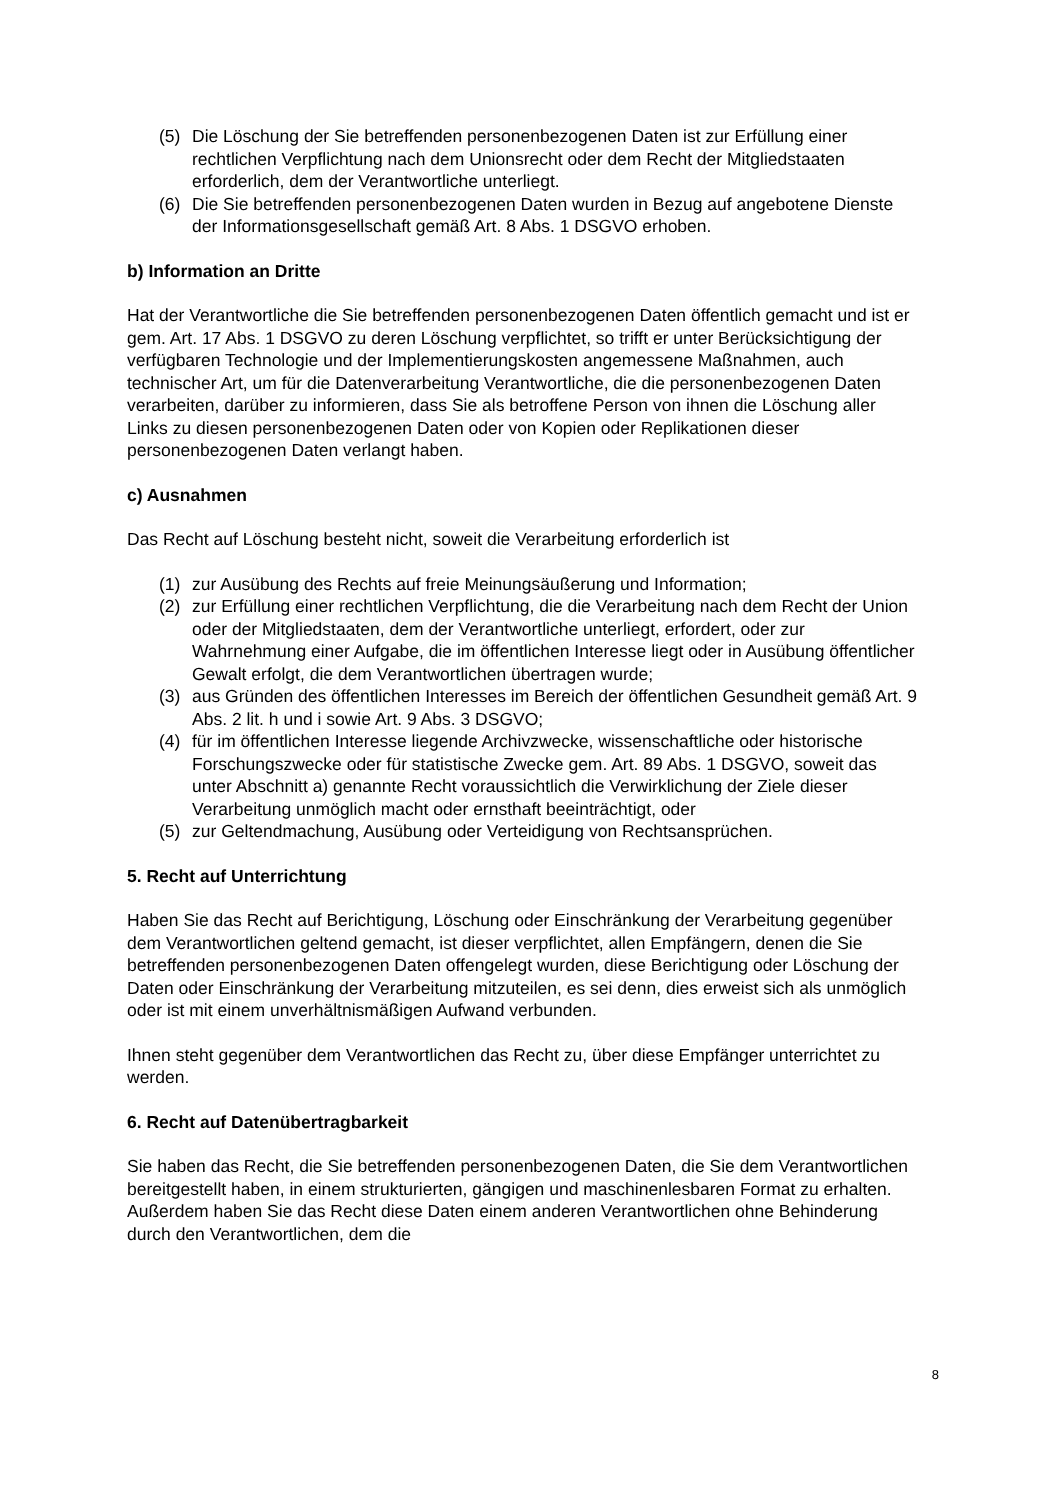(5) Die Löschung der Sie betreffenden personenbezogenen Daten ist zur Erfüllung einer rechtlichen Verpflichtung nach dem Unionsrecht oder dem Recht der Mitgliedstaaten erforderlich, dem der Verantwortliche unterliegt.
(6) Die Sie betreffenden personenbezogenen Daten wurden in Bezug auf angebotene Dienste der Informationsgesellschaft gemäß Art. 8 Abs. 1 DSGVO erhoben.
b) Information an Dritte
Hat der Verantwortliche die Sie betreffenden personenbezogenen Daten öffentlich gemacht und ist er gem. Art. 17 Abs. 1 DSGVO zu deren Löschung verpflichtet, so trifft er unter Berücksichtigung der verfügbaren Technologie und der Implementierungskosten angemessene Maßnahmen, auch technischer Art, um für die Datenverarbeitung Verantwortliche, die die personenbezogenen Daten verarbeiten, darüber zu informieren, dass Sie als betroffene Person von ihnen die Löschung aller Links zu diesen personenbezogenen Daten oder von Kopien oder Replikationen dieser personenbezogenen Daten verlangt haben.
c) Ausnahmen
Das Recht auf Löschung besteht nicht, soweit die Verarbeitung erforderlich ist
(1) zur Ausübung des Rechts auf freie Meinungsäußerung und Information;
(2) zur Erfüllung einer rechtlichen Verpflichtung, die die Verarbeitung nach dem Recht der Union oder der Mitgliedstaaten, dem der Verantwortliche unterliegt, erfordert, oder zur Wahrnehmung einer Aufgabe, die im öffentlichen Interesse liegt oder in Ausübung öffentlicher Gewalt erfolgt, die dem Verantwortlichen übertragen wurde;
(3) aus Gründen des öffentlichen Interesses im Bereich der öffentlichen Gesundheit gemäß Art. 9 Abs. 2 lit. h und i sowie Art. 9 Abs. 3 DSGVO;
(4) für im öffentlichen Interesse liegende Archivzwecke, wissenschaftliche oder historische Forschungszwecke oder für statistische Zwecke gem. Art. 89 Abs. 1 DSGVO, soweit das unter Abschnitt a) genannte Recht voraussichtlich die Verwirklichung der Ziele dieser Verarbeitung unmöglich macht oder ernsthaft beeinträchtigt, oder
(5) zur Geltendmachung, Ausübung oder Verteidigung von Rechtsansprüchen.
5. Recht auf Unterrichtung
Haben Sie das Recht auf Berichtigung, Löschung oder Einschränkung der Verarbeitung gegenüber dem Verantwortlichen geltend gemacht, ist dieser verpflichtet, allen Empfängern, denen die Sie betreffenden personenbezogenen Daten offengelegt wurden, diese Berichtigung oder Löschung der Daten oder Einschränkung der Verarbeitung mitzuteilen, es sei denn, dies erweist sich als unmöglich oder ist mit einem unverhältnismäßigen Aufwand verbunden.
Ihnen steht gegenüber dem Verantwortlichen das Recht zu, über diese Empfänger unterrichtet zu werden.
6. Recht auf Datenübertragbarkeit
Sie haben das Recht, die Sie betreffenden personenbezogenen Daten, die Sie dem Verantwortlichen bereitgestellt haben, in einem strukturierten, gängigen und maschinenlesbaren Format zu erhalten. Außerdem haben Sie das Recht diese Daten einem anderen Verantwortlichen ohne Behinderung durch den Verantwortlichen, dem die
8